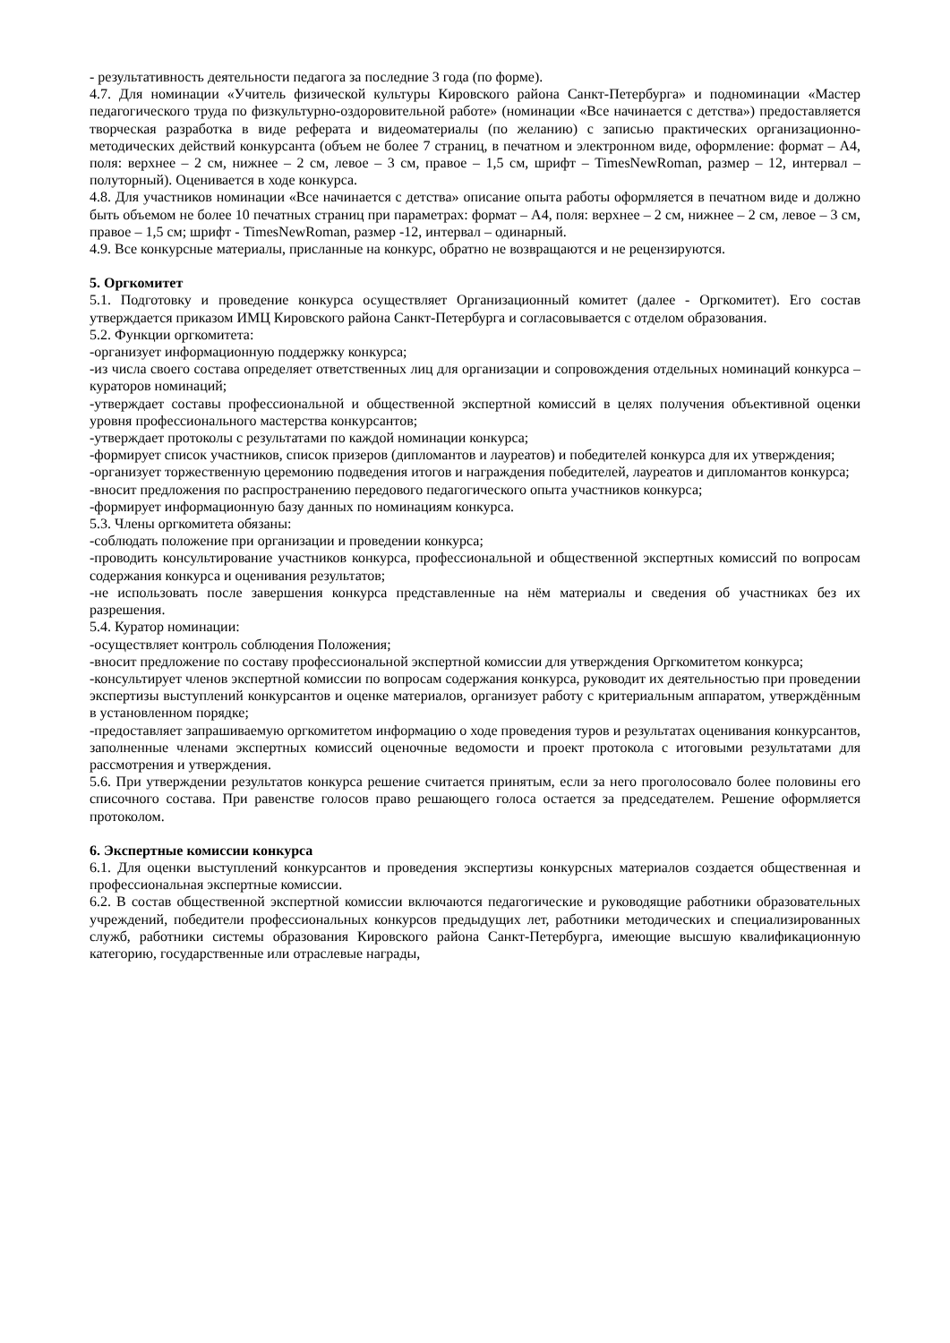- результативность деятельности педагога за последние 3 года (по форме).
4.7. Для номинации «Учитель физической культуры Кировского района Санкт-Петербурга» и подноминации «Мастер педагогического труда по физкультурно-оздоровительной работе» (номинации «Все начинается с детства») предоставляется творческая разработка в виде реферата и видеоматериалы (по желанию) с записью практических организационно-методических действий конкурсанта (объем не более 7 страниц, в печатном и электронном виде, оформление: формат – А4, поля: верхнее – 2 см, нижнее – 2 см, левое – 3 см, правое – 1,5 см, шрифт – TimesNewRoman, размер – 12, интервал – полуторный). Оценивается в ходе конкурса.
4.8. Для участников номинации «Все начинается с детства» описание опыта работы оформляется в печатном виде и должно быть объемом не более 10 печатных страниц при параметрах: формат – А4, поля: верхнее – 2 см, нижнее – 2 см, левое – 3 см, правое – 1,5 см; шрифт - TimesNewRoman, размер -12, интервал – одинарный.
4.9. Все конкурсные материалы, присланные на конкурс, обратно не возвращаются и не рецензируются.
5. Оргкомитет
5.1. Подготовку и проведение конкурса осуществляет Организационный комитет (далее - Оргкомитет). Его состав утверждается приказом ИМЦ Кировского района Санкт-Петербурга и согласовывается с отделом образования.
5.2. Функции оргкомитета:
-организует информационную поддержку конкурса;
-из числа своего состава определяет ответственных лиц для организации и сопровождения отдельных номинаций конкурса – кураторов номинаций;
-утверждает составы профессиональной и общественной экспертной комиссий в целях получения объективной оценки уровня профессионального мастерства конкурсантов;
-утверждает протоколы с результатами по каждой номинации конкурса;
-формирует список участников, список призеров (дипломантов и лауреатов) и победителей конкурса для их утверждения;
-организует торжественную церемонию подведения итогов и награждения победителей, лауреатов и дипломантов конкурса;
-вносит предложения по распространению передового педагогического опыта участников конкурса;
-формирует информационную базу данных по номинациям конкурса.
5.3. Члены оргкомитета обязаны:
-соблюдать положение при организации и проведении конкурса;
-проводить консультирование участников конкурса, профессиональной и общественной экспертных комиссий по вопросам содержания конкурса и оценивания результатов;
-не использовать после завершения конкурса представленные на нём материалы и сведения об участниках без их разрешения.
5.4. Куратор номинации:
-осуществляет контроль соблюдения Положения;
-вносит предложение по составу профессиональной экспертной комиссии для утверждения Оргкомитетом конкурса;
-консультирует членов экспертной комиссии по вопросам содержания конкурса, руководит их деятельностью при проведении экспертизы выступлений конкурсантов и оценке материалов, организует работу с критериальным аппаратом, утверждённым в установленном порядке;
-предоставляет запрашиваемую оргкомитетом информацию о ходе проведения туров и результатах оценивания конкурсантов, заполненные членами экспертных комиссий оценочные ведомости и проект протокола с итоговыми результатами для рассмотрения и утверждения.
5.6. При утверждении результатов конкурса решение считается принятым, если за него проголосовало более половины его списочного состава. При равенстве голосов право решающего голоса остается за председателем. Решение оформляется протоколом.
6. Экспертные комиссии конкурса
6.1. Для оценки выступлений конкурсантов и проведения экспертизы конкурсных материалов создается общественная и профессиональная экспертные комиссии.
6.2. В состав общественной экспертной комиссии включаются педагогические и руководящие работники образовательных учреждений, победители профессиональных конкурсов предыдущих лет, работники методических и специализированных служб, работники системы образования Кировского района Санкт-Петербурга, имеющие высшую квалификационную категорию, государственные или отраслевые награды,